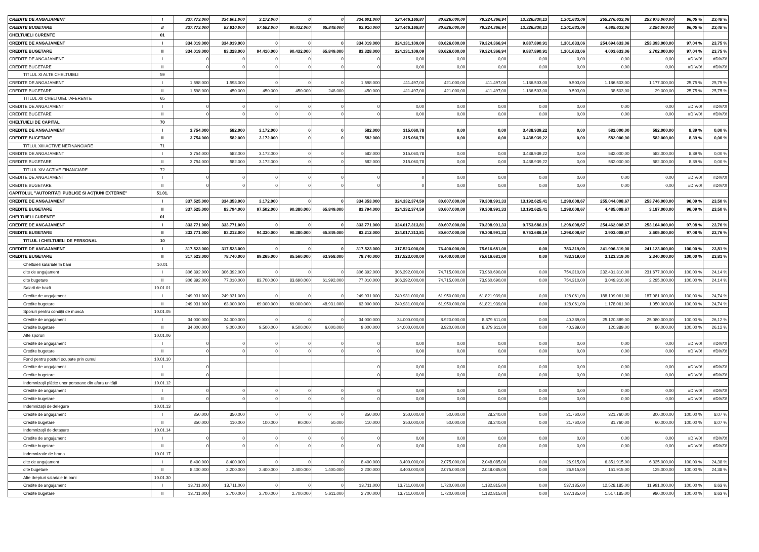| CREDITE DE ANGAJAMENT | I | 337.773.000 | 334.601.000 | 3.172.000 | 0 | 0 | 334.601.000 | 324.446.169,87 | 80.626.000,00 | 79.324.366,94 | 13.326.830,13 | 1.301.633,06 | 255.276.633,06 | 253.975.000,00 | 96,05 % | 23,48 % |
| CREDITE BUGETARE | II | 337.773.000 | 83.910.000 | 97.582.000 | 90.432.000 | 65.849.000 | 83.910.000 | 324.446.169,87 | 80.626.000,00 | 79.324.366,94 | 13.326.830,13 | 1.301.633,06 | 4.585.633,06 | 3.284.000,00 | 96,05 % | 23,48 % |
| CHELTUIELI CURENTE | 01 | | | | | | | | | | | | | | | |
| CREDITE DE ANGAJAMENT | I | 334.019.000 | 334.019.000 | 0 | 0 | 0 | 334.019.000 | 324.131.109,09 | 80.626.000,00 | 79.324.366,94 | 9.887.890,91 | 1.301.633,06 | 254.694.633,06 | 253.393.000,00 | 97,04 % | 23,75 % |
| CREDITE BUGETARE | II | 334.019.000 | 83.328.000 | 94.410.000 | 90.432.000 | 65.849.000 | 83.328.000 | 324.131.109,09 | 80.626.000,00 | 79.324.366,94 | 9.887.890,91 | 1.301.633,06 | 4.003.633,06 | 2.702.000,00 | 97,04 % | 23,75 % |
| CREDITE DE ANGAJAMENT | I | 0 | 0 | 0 | 0 | 0 | 0 | 0,00 | 0,00 | 0,00 | 0,00 | 0,00 | 0,00 | 0,00 | #DIV/0! | #DIV/0! |
| CREDITE BUGETARE | II | 0 | 0 | 0 | 0 | 0 | 0 | 0,00 | 0,00 | 0,00 | 0,00 | 0,00 | 0,00 | 0,00 | #DIV/0! | #DIV/0! |
| TITLUL XI ALTE CHELTUIELI | 59 | | | | | | | | | | | | | | | |
| CREDITE DE ANGAJAMENT | I | 1.598.000 | 1.598.000 | 0 | 0 | 0 | 1.598.000 | 411.497,00 | 421.000,00 | 411.497,00 | 1.186.503,00 | 9.503,00 | 1.186.503,00 | 1.177.000,00 | 25,75 % | 25,75 % |
| CREDITE BUGETARE | II | 1.598.000 | 450.000 | 450.000 | 450.000 | 248.000 | 450.000 | 411.497,00 | 421.000,00 | 411.497,00 | 1.186.503,00 | 9.503,00 | 38.503,00 | 29.000,00 | 25,75 % | 25,75 % |
| TITLUL XII CHELTUIELI AFERENTE | 65 | | | | | | | | | | | | | | | |
| CREDITE DE ANGAJAMENT | I | 0 | 0 | 0 | 0 | 0 | 0 | 0,00 | 0,00 | 0,00 | 0,00 | 0,00 | 0,00 | 0,00 | #DIV/0! | #DIV/0! |
| CREDITE BUGETARE | II | 0 | 0 | 0 | 0 | 0 | 0 | 0,00 | 0,00 | 0,00 | 0,00 | 0,00 | 0,00 | 0,00 | #DIV/0! | #DIV/0! |
| CHELTUIELI DE CAPITAL | 70 | | | | | | | | | | | | | | | |
| CREDITE DE ANGAJAMENT | I | 3.754.000 | 582.000 | 3.172.000 | 0 | 0 | 582.000 | 315.060,78 | 0,00 | 0,00 | 3.438.939,22 | 0,00 | 582.000,00 | 582.000,00 | 8,39 % | 0,00 % |
| CREDITE BUGETARE | II | 3.754.000 | 582.000 | 3.172.000 | 0 | 0 | 582.000 | 315.060,78 | 0,00 | 0,00 | 3.438.939,22 | 0,00 | 582.000,00 | 582.000,00 | 8,39 % | 0,00 % |
| TITLUL XIII ACTIVE NEFINANCIARE | 71 | | | | | | | | | | | | | | | |
| CREDITE DE ANGAJAMENT | I | 3.754.000 | 582.000 | 3.172.000 | 0 | 0 | 582.000 | 315.060,78 | 0,00 | 0,00 | 3.438.939,22 | 0,00 | 582.000,00 | 582.000,00 | 8,39 % | 0,00 % |
| CREDITE BUGETARE | II | 3.754.000 | 582.000 | 3.172.000 | 0 | 0 | 582.000 | 315.060,78 | 0,00 | 0,00 | 3.438.939,22 | 0,00 | 582.000,00 | 582.000,00 | 8,39 % | 0,00 % |
| TITLUL XIV ACTIVE FINANCIARE | 72 | | | | | | | | | | | | | | | |
| CREDITE DE ANGAJAMENT | I | 0 | 0 | 0 | 0 | 0 | 0 | 0 | 0,00 | 0,00 | 0,00 | 0,00 | 0,00 | 0,00 | #DIV/0! | #DIV/0! |
| CREDITE BUGETARE | II | 0 | 0 | 0 | 0 | 0 | 0 | 0 | 0,00 | 0,00 | 0,00 | 0,00 | 0,00 | 0,00 | #DIV/0! | #DIV/0! |
| CAPITOLUL "AUTORITĂŢI PUBLICE SI ACŢIUNI EXTERNE" | 51.01. | | | | | | | | | | | | | | | |
| CREDITE DE ANGAJAMENT | I | 337.525.000 | 334.353.000 | 3.172.000 | 0 | 0 | 334.353.000 | 324.332.374,59 | 80.607.000,00 | 79.308.991,33 | 13.192.625,41 | 1.298.008,67 | 255.044.008,67 | 253.746.000,00 | 96,09 % | 23,50 % |
| CREDITE BUGETARE | II | 337.525.000 | 83.794.000 | 97.502.000 | 90.380.000 | 65.849.000 | 83.794.000 | 324.332.374,59 | 80.607.000,00 | 79.308.991,33 | 13.192.625,41 | 1.298.008,67 | 4.485.008,67 | 3.187.000,00 | 96,09 % | 23,50 % |
| CHELTUIELI CURENTE | 01 | | | | | | | | | | | | | | | |
| CREDITE DE ANGAJAMENT | I | 333.771.000 | 333.771.000 | 0 | 0 | 0 | 333.771.000 | 324.017.313,81 | 80.607.000,00 | 79.308.991,33 | 9.753.686,19 | 1.298.008,67 | 254.462.008,67 | 253.164.000,00 | 97,08 % | 23,76 % |
| CREDITE BUGETARE | II | 333.771.000 | 83.212.000 | 94.330.000 | 90.380.000 | 65.849.000 | 83.212.000 | 324.017.313,81 | 80.607.000,00 | 79.308.991,33 | 9.753.686,19 | 1.298.008,67 | 3.903.008,67 | 2.605.000,00 | 97,08 % | 23,76 % |
| TITLUL I CHELTUIELI DE PERSONAL | 10 | | | | | | | | | | | | | | | |
| CREDITE DE ANGAJAMENT | I | 317.523.000 | 317.523.000 | 0 | 0 | 0 | 317.523.000 | 317.523.000,00 | 76.400.000,00 | 75.616.681,00 | 0,00 | 783.319,00 | 241.906.319,00 | 241.123.000,00 | 100,00 % | 23,81 % |
| CREDITE BUGETARE | II | 317.523.000 | 78.740.000 | 89.265.000 | 85.560.000 | 63.958.000 | 78.740.000 | 317.523.000,00 | 76.400.000,00 | 75.616.681,00 | 0,00 | 783.319,00 | 3.123.319,00 | 2.340.000,00 | 100,00 % | 23,81 % |
| Cheltuieli salariale în bani | 10.01 | | | | | | | | | | | | | | | |
| dite de angajament | I | 306.392.000 | 306.392.000 | 0 | 0 | 0 | 306.392.000 | 306.392.000,00 | 74.715.000,00 | 73.960.690,00 | 0,00 | 754.310,00 | 232.431.310,00 | 231.677.000,00 | 100,00 % | 24,14 % |
| dite bugetare | II | 306.392.000 | 77.010.000 | 83.700.000 | 83.690.000 | 61.992.000 | 77.010.000 | 306.392.000,00 | 74.715.000,00 | 73.960.690,00 | 0,00 | 754.310,00 | 3.049.310,00 | 2.295.000,00 | 100,00 % | 24,14 % |
| Salarii de bază | 10.01.01 | | | | | | | | | | | | | | | |
| Credite de angajament | I | 249.931.000 | 249.931.000 | 0 | 0 | 0 | 249.931.000 | 249.931.000,00 | 61.950.000,00 | 61.821.939,00 | 0,00 | 128.061,00 | 188.109.061,00 | 187.981.000,00 | 100,00 % | 24,74 % |
| Credite bugetare | II | 249.931.000 | 63.000.000 | 69.000.000 | 69.000.000 | 48.931.000 | 63.000.000 | 249.931.000,00 | 61.950.000,00 | 61.821.939,00 | 0,00 | 128.061,00 | 1.178.061,00 | 1.050.000,00 | 100,00 % | 24,74 % |
| Sporuri pentru condiţii de muncă | 10.01.05 | | | | | | | | | | | | | | | |
| Credite de angajament | I | 34.000.000 | 34.000.000 | 0 | 0 | 0 | 34.000.000 | 34.000.000,00 | 8.920.000,00 | 8.879.611,00 | 0,00 | 40.389,00 | 25.120.389,00 | 25.080.000,00 | 100,00 % | 26,12 % |
| Credite bugetare | II | 34.000.000 | 9.000.000 | 9.500.000 | 9.500.000 | 6.000.000 | 9.000.000 | 34.000.000,00 | 8.920.000,00 | 8.879.611,00 | 0,00 | 40.389,00 | 120.389,00 | 80.000,00 | 100,00 % | 26,12 % |
| Alte sporuri | 10.01.06 | | | | | | | | | | | | | | | |
| Credite de angajament | I | 0 | 0 | 0 | 0 | 0 | 0 | 0,00 | 0,00 | 0,00 | 0,00 | 0,00 | 0,00 | 0,00 | #DIV/0! | #DIV/0! |
| Credite bugetare | II | 0 | 0 | 0 | 0 | 0 | 0 | 0,00 | 0,00 | 0,00 | 0,00 | 0,00 | 0,00 | 0,00 | #DIV/0! | #DIV/0! |
| Fond pentru posturi ocupate prin cumul | 10.01.10 | | | | | | | | | | | | | | | |
| Credite de angajament | I | 0 | | | | | 0 | 0,00 | 0,00 | 0,00 | 0,00 | 0,00 | 0,00 | 0,00 | #DIV/0! | #DIV/0! |
| Credite bugetare | II | 0 | | | | | 0 | 0,00 | 0,00 | 0,00 | 0,00 | 0,00 | 0,00 | 0,00 | #DIV/0! | #DIV/0! |
| Indemnizaţii plătite unor persoane din afara unităţii | 10.01.12 | | | | | | | | | | | | | | | |
| Credite de angajament | I | 0 | 0 | 0 | 0 | 0 | 0 | 0,00 | 0,00 | 0,00 | 0,00 | 0,00 | 0,00 | 0,00 | #DIV/0! | #DIV/0! |
| Credite bugetare | II | 0 | 0 | 0 | 0 | 0 | 0 | 0,00 | 0,00 | 0,00 | 0,00 | 0,00 | 0,00 | 0,00 | #DIV/0! | #DIV/0! |
| Indemnizaţii de delegare | 10.01.13 | | | | | | | | | | | | | | | |
| Credite de angajament | I | 350.000 | 350.000 | 0 | 0 | 0 | 350.000 | 350.000,00 | 50.000,00 | 28.240,00 | 0,00 | 21.760,00 | 321.760,00 | 300.000,00 | 100,00 % | 8,07 % |
| Credite bugetare | II | 350.000 | 110.000 | 100.000 | 90.000 | 50.000 | 110.000 | 350.000,00 | 50.000,00 | 28.240,00 | 0,00 | 21.760,00 | 81.760,00 | 60.000,00 | 100,00 % | 8,07 % |
| Indemnizaţii de detaşare | 10.01.14 | | | | | | | | | | | | | | | |
| Credite de angajament | I | 0 | 0 | 0 | 0 | 0 | 0 | 0,00 | 0,00 | 0,00 | 0,00 | 0,00 | 0,00 | 0,00 | #DIV/0! | #DIV/0! |
| Credite bugetare | II | 0 | 0 | 0 | 0 | 0 | 0 | 0,00 | 0,00 | 0,00 | 0,00 | 0,00 | 0,00 | 0,00 | #DIV/0! | #DIV/0! |
| Indemnizatie de hrana | 10.01.17 | | | | | | | | | | | | | | | |
| dite de angajament | I | 8.400.000 | 8.400.000 | 0 | 0 | 0 | 8.400.000 | 8.400.000,00 | 2.075.000,00 | 2.048.085,00 | 0,00 | 26.915,00 | 6.351.915,00 | 6.325.000,00 | 100,00 % | 24,38 % |
| dite bugetare | II | 8.400.000 | 2.200.000 | 2.400.000 | 2.400.000 | 1.400.000 | 2.200.000 | 8.400.000,00 | 2.075.000,00 | 2.048.085,00 | 0,00 | 26.915,00 | 151.915,00 | 125.000,00 | 100,00 % | 24,38 % |
| Alte drepturi salariale în bani | 10.01.30 | | | | | | | | | | | | | | | |
| Credite de angajament | I | 13.711.000 | 13.711.000 | 0 | 0 | 0 | 13.711.000 | 13.711.000,00 | 1.720.000,00 | 1.182.815,00 | 0,00 | 537.185,00 | 12.528.185,00 | 11.991.000,00 | 100,00 % | 8,63 % |
| Credite bugetare | II | 13.711.000 | 2.700.000 | 2.700.000 | 2.700.000 | 5.611.000 | 2.700.000 | 13.711.000,00 | 1.720.000,00 | 1.182.815,00 | 0,00 | 537.185,00 | 1.517.185,00 | 980.000,00 | 100,00 % | 8,63 % |